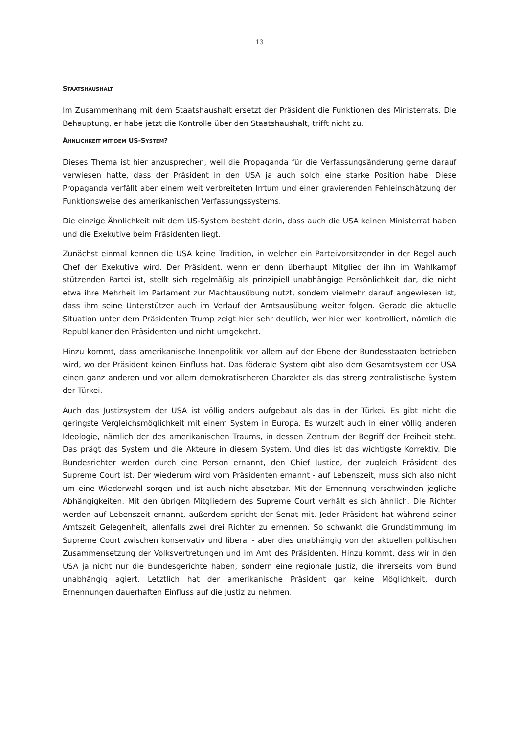13
STAATSHAUSHALT
Im Zusammenhang mit dem Staatshaushalt ersetzt der Präsident die Funktionen des Ministerrats. Die Behauptung, er habe jetzt die Kontrolle über den Staatshaushalt, trifft nicht zu.
ÄHNLICHKEIT MIT DEM US-SYSTEM?
Dieses Thema ist hier anzusprechen, weil die Propaganda für die Verfassungsänderung gerne darauf verwiesen hatte, dass der Präsident in den USA ja auch solch eine starke Position habe. Diese Propaganda verfällt aber einem weit verbreiteten Irrtum und einer gravierenden Fehleinschätzung der Funktionsweise des amerikanischen Verfassungssystems.
Die einzige Ähnlichkeit mit dem US-System besteht darin, dass auch die USA keinen Ministerrat haben und die Exekutive beim Präsidenten liegt.
Zunächst einmal kennen die USA keine Tradition, in welcher ein Parteivorsitzender in der Regel auch Chef der Exekutive wird. Der Präsident, wenn er denn überhaupt Mitglied der ihn im Wahlkampf stützenden Partei ist, stellt sich regelmäßig als prinzipiell unabhängige Persönlichkeit dar, die nicht etwa ihre Mehrheit im Parlament zur Machtausübung nutzt, sondern vielmehr darauf angewiesen ist, dass ihm seine Unterstützer auch im Verlauf der Amtsausübung weiter folgen. Gerade die aktuelle Situation unter dem Präsidenten Trump zeigt hier sehr deutlich, wer hier wen kontrolliert, nämlich die Republikaner den Präsidenten und nicht umgekehrt.
Hinzu kommt, dass amerikanische Innenpolitik vor allem auf der Ebene der Bundesstaaten betrieben wird, wo der Präsident keinen Einfluss hat. Das föderale System gibt also dem Gesamtsystem der USA einen ganz anderen und vor allem demokratischeren Charakter als das streng zentralistische System der Türkei.
Auch das Justizsystem der USA ist völlig anders aufgebaut als das in der Türkei. Es gibt nicht die geringste Vergleichsmöglichkeit mit einem System in Europa. Es wurzelt auch in einer völlig anderen Ideologie, nämlich der des amerikanischen Traums, in dessen Zentrum der Begriff der Freiheit steht. Das prägt das System und die Akteure in diesem System. Und dies ist das wichtigste Korrektiv. Die Bundesrichter werden durch eine Person ernannt, den Chief Justice, der zugleich Präsident des Supreme Court ist. Der wiederum wird vom Präsidenten ernannt - auf Lebenszeit, muss sich also nicht um eine Wiederwahl sorgen und ist auch nicht absetzbar. Mit der Ernennung verschwinden jegliche Abhängigkeiten. Mit den übrigen Mitgliedern des Supreme Court verhält es sich ähnlich. Die Richter werden auf Lebenszeit ernannt, außerdem spricht der Senat mit. Jeder Präsident hat während seiner Amtszeit Gelegenheit, allenfalls zwei drei Richter zu ernennen. So schwankt die Grundstimmung im Supreme Court zwischen konservativ und liberal - aber dies unabhängig von der aktuellen politischen Zusammensetzung der Volksvertretungen und im Amt des Präsidenten. Hinzu kommt, dass wir in den USA ja nicht nur die Bundesgerichte haben, sondern eine regionale Justiz, die ihrerseits vom Bund unabhängig agiert. Letztlich hat der amerikanische Präsident gar keine Möglichkeit, durch Ernennungen dauerhaften Einfluss auf die Justiz zu nehmen.